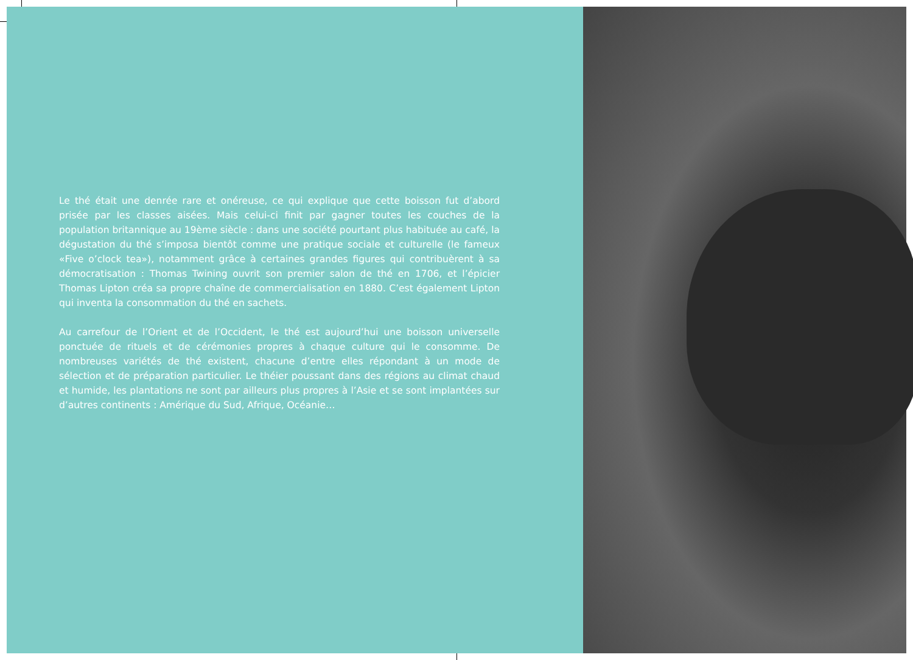Le thé était une denrée rare et onéreuse, ce qui explique que cette boisson fut d’abord prisée par les classes aisées. Mais celui-ci finit par gagner toutes les couches de la population britannique au 19ème siècle : dans une société pourtant plus habituée au café, la dégustation du thé s’imposa bientôt comme une pratique sociale et culturelle (le fameux «Five o’clock tea»), notamment grâce à certaines grandes figures qui contribuèrent à sa démocratisation : Thomas Twining ouvrit son premier salon de thé en 1706, et l’épicier Thomas Lipton créa sa propre chaîne de commercialisation en 1880. C’est également Lipton qui inventa la consommation du thé en sachets.
Au carrefour de l’Orient et de l’Occident, le thé est aujourd’hui une boisson universelle ponctuée de rituels et de cérémonies propres à chaque culture qui le consomme. De nombreuses variétés de thé existent, chacune d’entre elles répondant à un mode de sélection et de préparation particulier. Le théier poussant dans des régions au climat chaud et humide, les plantations ne sont par ailleurs plus propres à l’Asie et se sont implantées sur d’autres continents : Amérique du Sud, Afrique, Océanie…